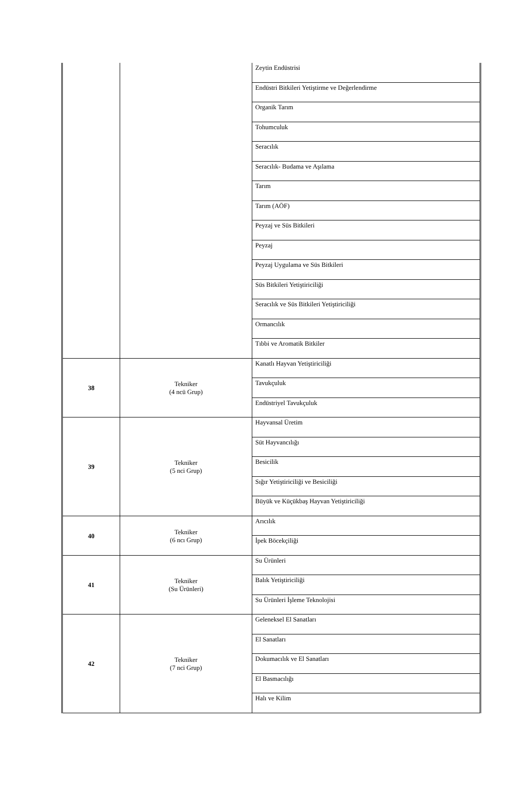| | | Zeytin Endüstrisi |
| | | Endüstri Bitkileri Yetiştirme ve Değerlendirme |
| | | Organik Tarım |
| | | Tohumculuk |
| | | Seracılık |
| | | Seracılık- Budama ve Aşılama |
| | | Tarım |
| | | Tarım (AÖF) |
| | | Peyzaj ve Süs Bitkileri |
| | | Peyzaj |
| | | Peyzaj Uygulama ve Süs Bitkileri |
| | | Süs Bitkileri Yetiştiriciliği |
| | | Seracılık ve Süs Bitkileri Yetiştiriciliği |
| | | Ormancılık |
| | | Tıbbi ve Aromatik Bitkiler |
| 38 | Tekniker (4 ncü Grup) | Kanatlı Hayvan Yetiştiriciliği |
| | | Tavukçuluk |
| | | Endüstriyel Tavukçuluk |
| 39 | Tekniker (5 nci Grup) | Hayvansal Üretim |
| | | Süt Hayvancılığı |
| | | Besicilik |
| | | Sığır Yetiştiriciliği ve Besiciliği |
| | | Büyük ve Küçükbaş Hayvan Yetiştiriciliği |
| 40 | Tekniker (6 ncı Grup) | Arıcılık |
| | | İpek Böcekçiliği |
| 41 | Tekniker (Su Ürünleri) | Su Ürünleri |
| | | Balık Yetiştiriciliği |
| | | Su Ürünleri İşleme Teknolojisi |
| 42 | Tekniker (7 nci Grup) | Geleneksel El Sanatları |
| | | El Sanatları |
| | | Dokumacılık ve El Sanatları |
| | | El Basmacılığı |
| | | Halı ve Kilim |